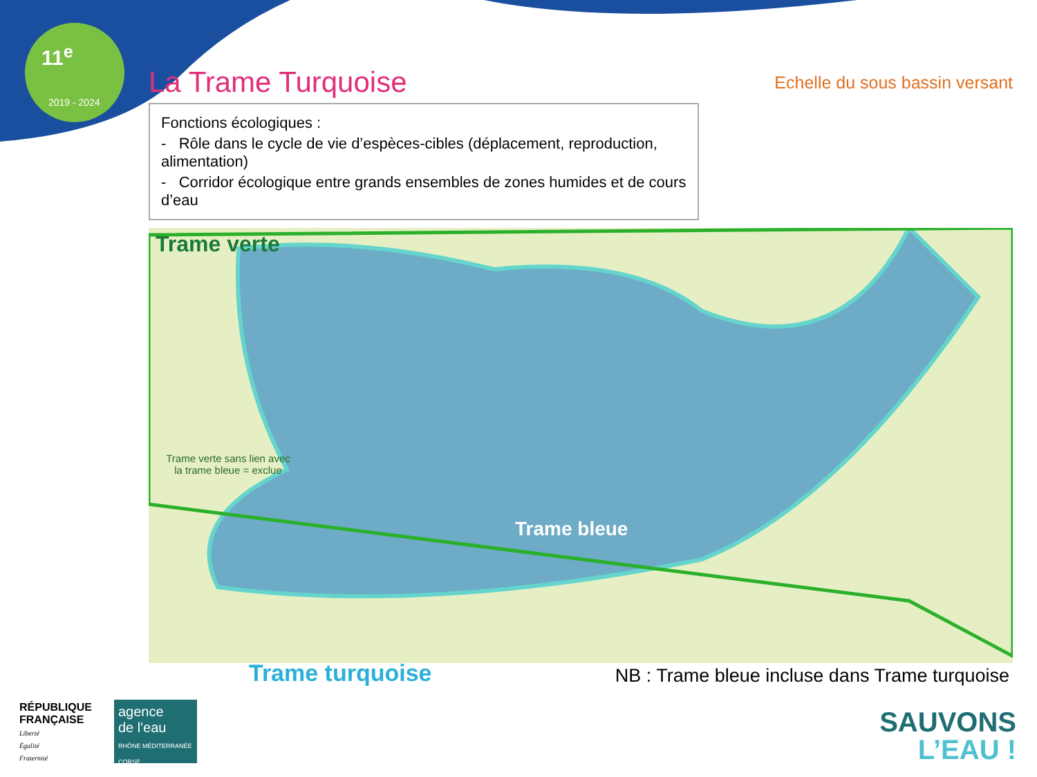11<sup>e</sup>
2019 - 2024
La Trame Turquoise
Echelle du sous bassin versant
Fonctions écologiques :
- Rôle dans le cycle de vie d’espèces-cibles (déplacement, reproduction, alimentation)
- Corridor écologique entre grands ensembles de zones humides et de cours d’eau
Trame verte
Trame verte sans lien avec la trame bleue = exclue
Trame bleue
Trame turquoise NB : Trame bleue incluse dans Trame turquoise
RÉPUBLIQUE
FRANÇAISE
Liberté
Égalité
Fraternité
agence
de l'eau
RHÔNE MÉDITERRANÉE CORSE
SAUVONS
L’EAU !